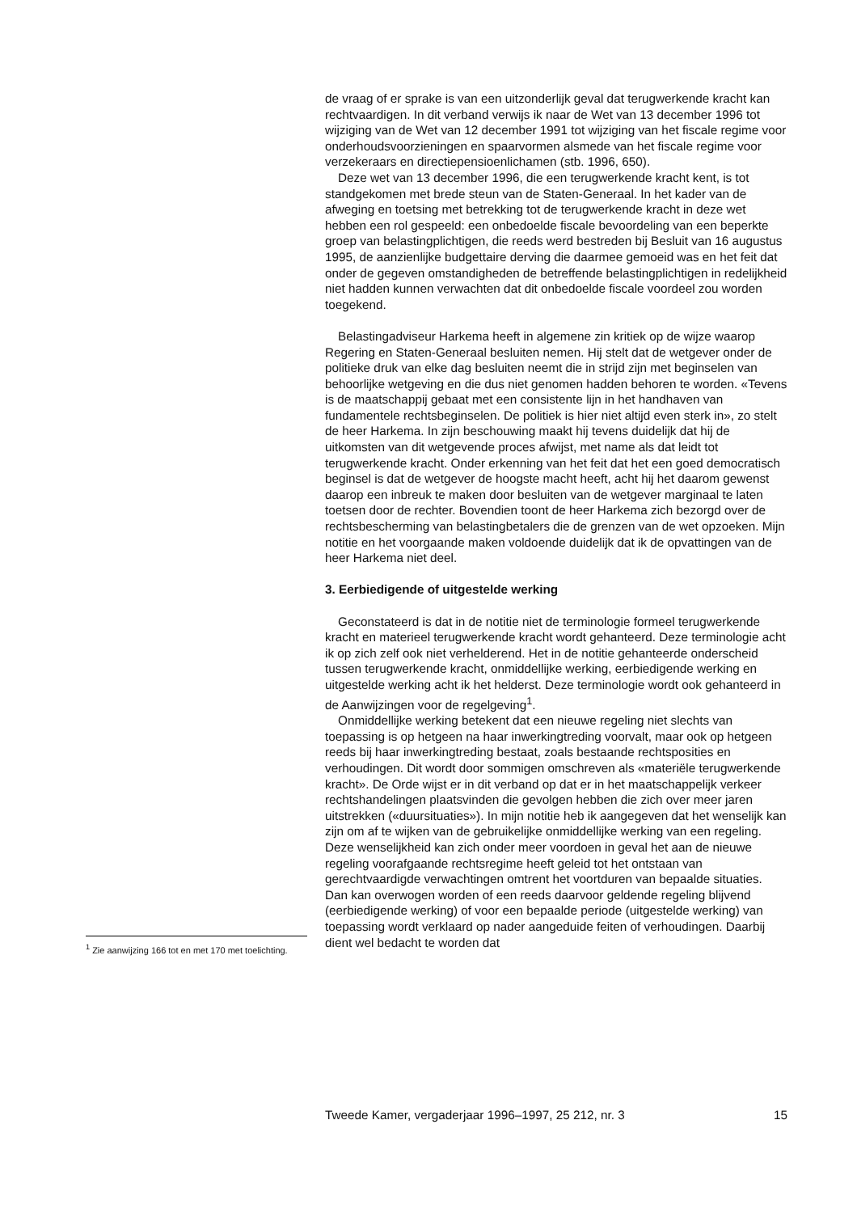de vraag of er sprake is van een uitzonderlijk geval dat terugwerkende kracht kan rechtvaardigen. In dit verband verwijs ik naar de Wet van 13 december 1996 tot wijziging van de Wet van 12 december 1991 tot wijziging van het fiscale regime voor onderhoudsvoorzieningen en spaarvormen alsmede van het fiscale regime voor verzekeraars en directiepensioenlichamen (stb. 1996, 650).
Deze wet van 13 december 1996, die een terugwerkende kracht kent, is tot standgekomen met brede steun van de Staten-Generaal. In het kader van de afweging en toetsing met betrekking tot de terugwerkende kracht in deze wet hebben een rol gespeeld: een onbedoelde fiscale bevoordeling van een beperkte groep van belastingplichtigen, die reeds werd bestreden bij Besluit van 16 augustus 1995, de aanzienlijke budgettaire derving die daarmee gemoeid was en het feit dat onder de gegeven omstandigheden de betreffende belastingplichtigen in redelijkheid niet hadden kunnen verwachten dat dit onbedoelde fiscale voordeel zou worden toegekend.
Belastingadviseur Harkema heeft in algemene zin kritiek op de wijze waarop Regering en Staten-Generaal besluiten nemen. Hij stelt dat de wetgever onder de politieke druk van elke dag besluiten neemt die in strijd zijn met beginselen van behoorlijke wetgeving en die dus niet genomen hadden behoren te worden. «Tevens is de maatschappij gebaat met een consistente lijn in het handhaven van fundamentele rechtsbeginselen. De politiek is hier niet altijd even sterk in», zo stelt de heer Harkema. In zijn beschouwing maakt hij tevens duidelijk dat hij de uitkomsten van dit wetgevende proces afwijst, met name als dat leidt tot terugwerkende kracht. Onder erkenning van het feit dat het een goed democratisch beginsel is dat de wetgever de hoogste macht heeft, acht hij het daarom gewenst daarop een inbreuk te maken door besluiten van de wetgever marginaal te laten toetsen door de rechter. Bovendien toont de heer Harkema zich bezorgd over de rechtsbescherming van belastingbetalers die de grenzen van de wet opzoeken. Mijn notitie en het voorgaande maken voldoende duidelijk dat ik de opvattingen van de heer Harkema niet deel.
3. Eerbiedigende of uitgestelde werking
Geconstateerd is dat in de notitie niet de terminologie formeel terugwerkende kracht en materieel terugwerkende kracht wordt gehanteerd. Deze terminologie acht ik op zich zelf ook niet verhelderend. Het in de notitie gehanteerde onderscheid tussen terugwerkende kracht, onmiddellijke werking, eerbiedigende werking en uitgestelde werking acht ik het helderst. Deze terminologie wordt ook gehanteerd in de Aanwijzingen voor de regelgeving<sup>1</sup>.
Onmiddellijke werking betekent dat een nieuwe regeling niet slechts van toepassing is op hetgeen na haar inwerkingtreding voorvalt, maar ook op hetgeen reeds bij haar inwerkingtreding bestaat, zoals bestaande rechtsposities en verhoudingen. Dit wordt door sommigen omschreven als «materiële terugwerkende kracht». De Orde wijst er in dit verband op dat er in het maatschappelijk verkeer rechtshandelingen plaatsvinden die gevolgen hebben die zich over meer jaren uitstrekken («duursituaties»). In mijn notitie heb ik aangegeven dat het wenselijk kan zijn om af te wijken van de gebruikelijke onmiddellijke werking van een regeling. Deze wenselijkheid kan zich onder meer voordoen in geval het aan de nieuwe regeling voorafgaande rechtsregime heeft geleid tot het ontstaan van gerechtvaardigde verwachtingen omtrent het voortduren van bepaalde situaties. Dan kan overwogen worden of een reeds daarvoor geldende regeling blijvend (eerbiedigende werking) of voor een bepaalde periode (uitgestelde werking) van toepassing wordt verklaard op nader aangeduide feiten of verhoudingen. Daarbij dient wel bedacht te worden dat
<sup>1</sup> Zie aanwijzing 166 tot en met 170 met toelichting.
Tweede Kamer, vergaderjaar 1996–1997, 25 212, nr. 3 15